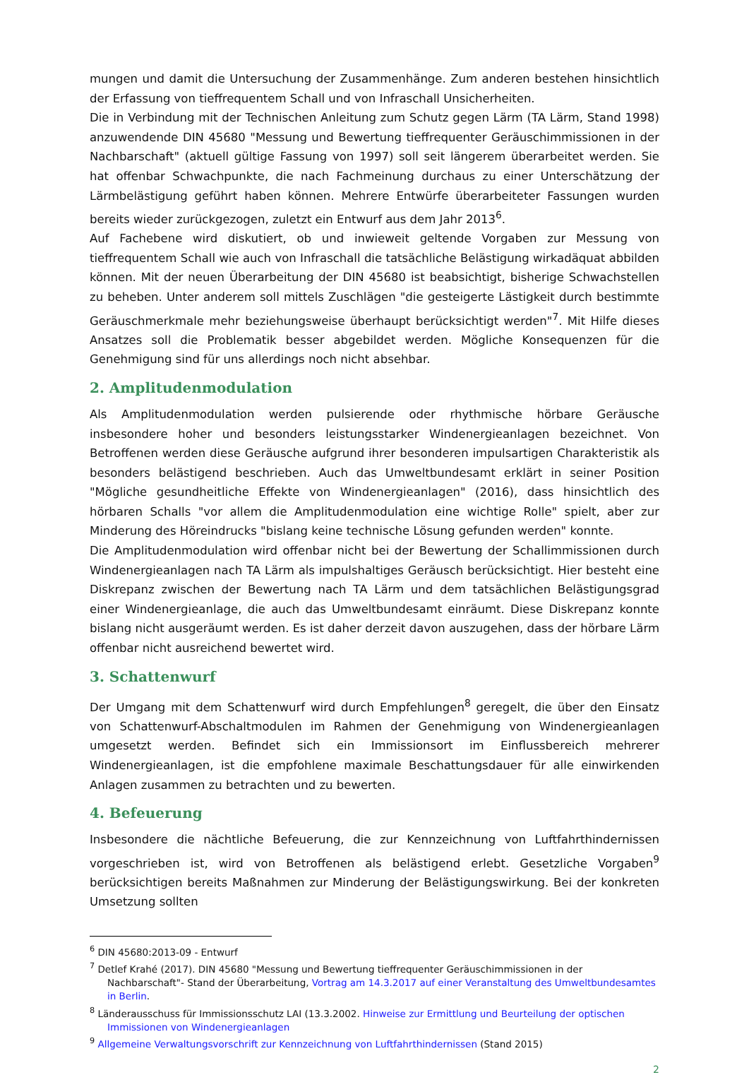mungen und damit die Untersuchung der Zusammenhänge. Zum anderen bestehen hinsichtlich der Erfassung von tieffrequentem Schall und von Infraschall Unsicherheiten.
Die in Verbindung mit der Technischen Anleitung zum Schutz gegen Lärm (TA Lärm, Stand 1998) anzuwendende DIN 45680 "Messung und Bewertung tieffrequenter Geräuschimmissionen in der Nachbarschaft" (aktuell gültige Fassung von 1997) soll seit längerem überarbeitet werden. Sie hat offenbar Schwachpunkte, die nach Fachmeinung durchaus zu einer Unterschätzung der Lärmbelästigung geführt haben können. Mehrere Entwürfe überarbeiteter Fassungen wurden bereits wieder zurückgezogen, zuletzt ein Entwurf aus dem Jahr 2013<sup>6</sup>.
Auf Fachebene wird diskutiert, ob und inwieweit geltende Vorgaben zur Messung von tieffrequentem Schall wie auch von Infraschall die tatsächliche Belästigung wirkadäquat abbilden können. Mit der neuen Überarbeitung der DIN 45680 ist beabsichtigt, bisherige Schwachstellen zu beheben. Unter anderem soll mittels Zuschlägen "die gesteigerte Lästigkeit durch bestimmte Geräuschmerkmale mehr beziehungsweise überhaupt berücksichtigt werden"<sup>7</sup>. Mit Hilfe dieses Ansatzes soll die Problematik besser abgebildet werden. Mögliche Konsequenzen für die Genehmigung sind für uns allerdings noch nicht absehbar.
2. Amplitudenmodulation
Als Amplitudenmodulation werden pulsierende oder rhythmische hörbare Geräusche insbesondere hoher und besonders leistungsstarker Windenergieanlagen bezeichnet. Von Betroffenen werden diese Geräusche aufgrund ihrer besonderen impulsartigen Charakteristik als besonders belästigend beschrieben. Auch das Umweltbundesamt erklärt in seiner Position "Mögliche gesundheitliche Effekte von Windenergieanlagen" (2016), dass hinsichtlich des hörbaren Schalls "vor allem die Amplitudenmodulation eine wichtige Rolle" spielt, aber zur Minderung des Höreindrucks "bislang keine technische Lösung gefunden werden" konnte.
Die Amplitudenmodulation wird offenbar nicht bei der Bewertung der Schallimmissionen durch Windenergieanlagen nach TA Lärm als impulshaltiges Geräusch berücksichtigt. Hier besteht eine Diskrepanz zwischen der Bewertung nach TA Lärm und dem tatsächlichen Belästigungsgrad einer Windenergieanlage, die auch das Umweltbundesamt einräumt. Diese Diskrepanz konnte bislang nicht ausgeräumt werden. Es ist daher derzeit davon auszugehen, dass der hörbare Lärm offenbar nicht ausreichend bewertet wird.
3. Schattenwurf
Der Umgang mit dem Schattenwurf wird durch Empfehlungen<sup>8</sup> geregelt, die über den Einsatz von Schattenwurf-Abschaltmodulen im Rahmen der Genehmigung von Windenergieanlagen umgesetzt werden. Befindet sich ein Immissionsort im Einflussbereich mehrerer Windenergieanlagen, ist die empfohlene maximale Beschattungsdauer für alle einwirkenden Anlagen zusammen zu betrachten und zu bewerten.
4. Befeuerung
Insbesondere die nächtliche Befeuerung, die zur Kennzeichnung von Luftfahrthindernissen vorgeschrieben ist, wird von Betroffenen als belästigend erlebt. Gesetzliche Vorgaben<sup>9</sup> berücksichtigen bereits Maßnahmen zur Minderung der Belästigungswirkung. Bei der konkreten Umsetzung sollten
<sup>6</sup> DIN 45680:2013-09 - Entwurf
<sup>7</sup> Detlef Krahé (2017). DIN 45680 "Messung und Bewertung tieffrequenter Geräuschimmissionen in der Nachbarschaft"- Stand der Überarbeitung, Vortrag am 14.3.2017 auf einer Veranstaltung des Umweltbundesamtes in Berlin.
<sup>8</sup> Länderausschuss für Immissionsschutz LAI (13.3.2002. Hinweise zur Ermittlung und Beurteilung der optischen Immissionen von Windenergieanlagen
<sup>9</sup> Allgemeine Verwaltungsvorschrift zur Kennzeichnung von Luftfahrthindernissen (Stand 2015)
2